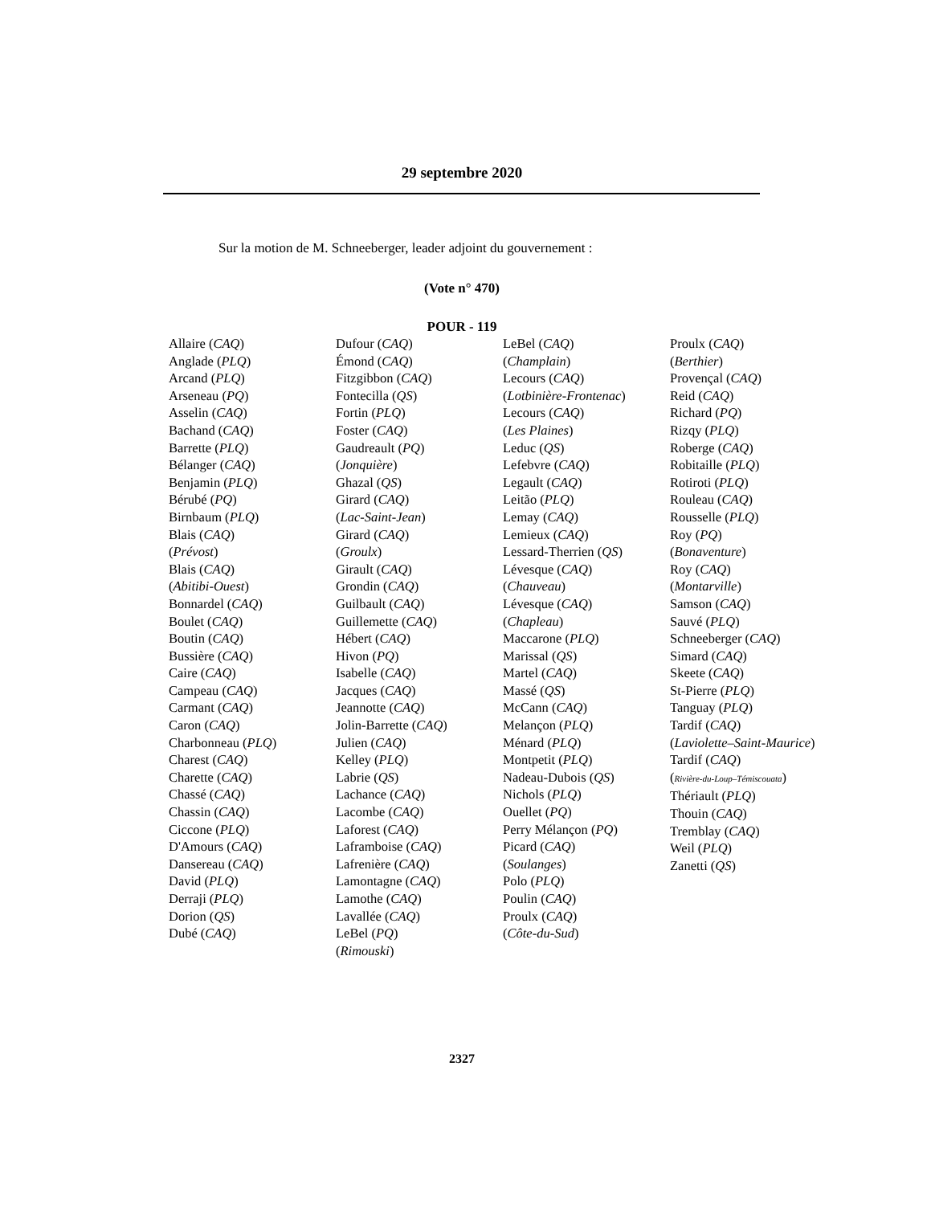29 septembre 2020
Sur la motion de M. Schneeberger, leader adjoint du gouvernement :
(Vote n° 470)
POUR - 119
Allaire (CAQ)
Anglade (PLQ)
Arcand (PLQ)
Arseneau (PQ)
Asselin (CAQ)
Bachand (CAQ)
Barrette (PLQ)
Bélanger (CAQ)
Benjamin (PLQ)
Bérubé (PQ)
Birnbaum (PLQ)
Blais (CAQ)
(Prévost)
Blais (CAQ)
(Abitibi-Ouest)
Bonnardel (CAQ)
Boulet (CAQ)
Boutin (CAQ)
Bussière (CAQ)
Caire (CAQ)
Campeau (CAQ)
Carmant (CAQ)
Caron (CAQ)
Charbonneau (PLQ)
Charest (CAQ)
Charette (CAQ)
Chassé (CAQ)
Chassin (CAQ)
Ciccone (PLQ)
D'Amours (CAQ)
Dansereau (CAQ)
David (PLQ)
Derraji (PLQ)
Dorion (QS)
Dubé (CAQ)
Dufour (CAQ)
Émond (CAQ)
Fitzgibbon (CAQ)
Fontecilla (QS)
Fortin (PLQ)
Foster (CAQ)
Gaudreault (PQ)
(Jonquière)
Ghazal (QS)
Girard (CAQ)
(Lac-Saint-Jean)
Girard (CAQ)
(Groulx)
Girault (CAQ)
Grondin (CAQ)
Guilbault (CAQ)
Guillemette (CAQ)
Hébert (CAQ)
Hivon (PQ)
Isabelle (CAQ)
Jacques (CAQ)
Jeannotte (CAQ)
Jolin-Barrette (CAQ)
Julien (CAQ)
Kelley (PLQ)
Labrie (QS)
Lachance (CAQ)
Lacombe (CAQ)
Laforest (CAQ)
Laframboise (CAQ)
Lafrenière (CAQ)
Lamontagne (CAQ)
Lamothe (CAQ)
Lavallée (CAQ)
LeBel (PQ)
(Rimouski)
LeBel (CAQ)
(Champlain)
Lecours (CAQ)
(Lotbinière-Frontenac)
Lecours (CAQ)
(Les Plaines)
Leduc (QS)
Lefebvre (CAQ)
Legault (CAQ)
Leitão (PLQ)
Lemay (CAQ)
Lemieux (CAQ)
Lessard-Therrien (QS)
Lévesque (CAQ)
(Chauveau)
Lévesque (CAQ)
(Chapleau)
Maccarone (PLQ)
Marissal (QS)
Martel (CAQ)
Massé (QS)
McCann (CAQ)
Melançon (PLQ)
Ménard (PLQ)
Montpetit (PLQ)
Nadeau-Dubois (QS)
Nichols (PLQ)
Ouellet (PQ)
Perry Mélançon (PQ)
Picard (CAQ)
(Soulanges)
Polo (PLQ)
Poulin (CAQ)
Proulx (CAQ)
(Côte-du-Sud)
Proulx (CAQ)
(Berthier)
Provençal (CAQ)
Reid (CAQ)
Richard (PQ)
Rizqy (PLQ)
Roberge (CAQ)
Robitaille (PLQ)
Rotiroti (PLQ)
Rouleau (CAQ)
Rousselle (PLQ)
Roy (PQ)
(Bonaventure)
Roy (CAQ)
(Montarville)
Samson (CAQ)
Sauvé (PLQ)
Schneeberger (CAQ)
Simard (CAQ)
Skeete (CAQ)
St-Pierre (PLQ)
Tanguay (PLQ)
Tardif (CAQ)
(Laviolette–Saint-Maurice)
Tardif (CAQ)
(Rivière-du-Loup–Témiscouata)
Thériault (PLQ)
Thouin (CAQ)
Tremblay (CAQ)
Weil (PLQ)
Zanetti (QS)
2327